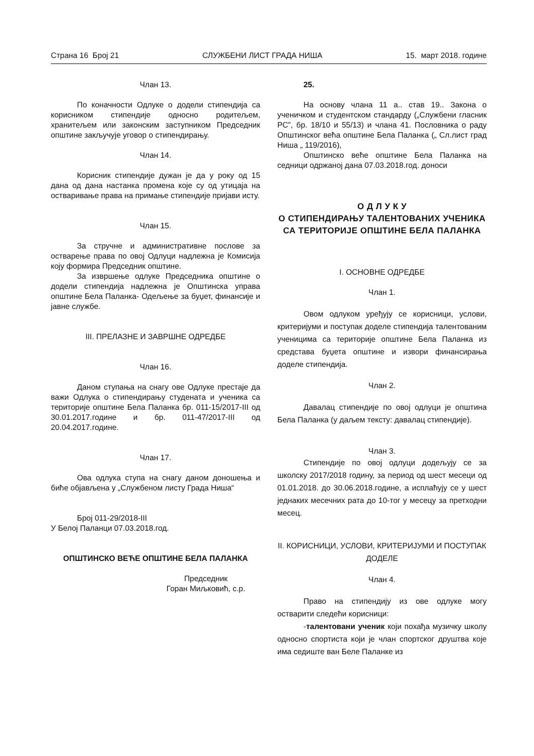Страна 16 Број 21 СЛУЖБЕНИ ЛИСТ ГРАДА НИША 15. март 2018. године
Члан 13.
По коначности Одлуке о додели стипендија са корисником стипендије односно родитељем, хранитељем или законским заступником Председник општине закључује уговор о стипендирању.
Члан 14.
Корисник стипендије дужан је да у року од 15 дана од дана настанка промена које су од утицаја на остваривање права на примање стипендије пријави исту.
Члан 15.
За стручне и административне послове за остварење права по овој Одлуци надлежна је Комисија коју формира Председник општине.
За извршење одлуке Председника општине о додели стипендија надлежна је Општинска управа општине Бела Паланка- Одељење за буџет, финансије и јавне службе.
III. ПРЕЛАЗНЕ И ЗАВРШНЕ ОДРЕДБЕ
Члан 16.
Даном ступања на снагу ове Одлуке престаје да важи Одлука о стипендирању студената и ученика са територије општине Бела Паланка бр. 011-15/2017-III од 30.01.2017.године и бр. 011-47/2017-III од 20.04.2017.године.
Члан 17.
Ова одлука ступа на снагу даном доношења и биће објављена у „Службеном листу Града Ниша“
Број 011-29/2018-III
У Белој Паланци 07.03.2018.год.
ОПШТИНСКО ВЕЋЕ ОПШТИНЕ БЕЛА ПАЛАНКА
Председник
Горан Миљковић, с.р.
25.
На основу члана 11 а.. став 19.. Закона о ученичком и студентском стандарду („Службени гласник РС”, бр. 18/10 и 55/13) и члана 41. Пословника о раду Општинског већа општине Бела Паланка („ Сл.лист град Ниша „ 119/2016),
Општинско веће општине Бела Паланка на седници одржаној дана 07.03.2018.год. доноси
О Д Л У К У
О СТИПЕНДИРАЊУ ТАЛЕНТОВАНИХ УЧЕНИКА СА ТЕРИТОРИЈЕ ОПШТИНЕ БЕЛА ПАЛАНКА
I. ОСНОВНЕ ОДРЕДБЕ
Члан 1.
Овом одлуком уређују се корисници, услови, критеријуми и поступак доделе стипендија талентованим ученицима са територије општине Бела Паланка из средстава буџета општине и извори финансирања доделе стипендија.
Члан 2.
Давалац стипендије по овој одлуци је општина Бела Паланка (у даљем тексту: давалац стипендије).
Члан 3.
Стипендије по овој одлуци додељују се за школску 2017/2018 годину, за период од шест месеци од 01.01.2018. до 30.06.2018.године, а исплаћују се у шест једнаких месечних рата до 10-тог у месецу за претходни месец.
II. КОРИСНИЦИ, УСЛОВИ, КРИТЕРИЈУМИ И ПОСТУПАК ДОДЕЛЕ
Члан 4.
Право на стипендију из ове одлуке могу остварити следећи корисници:
-талентовани ученик који похађа музичку школу односно спортиста који је члан спортског друштва које има седиште ван Беле Паланке из